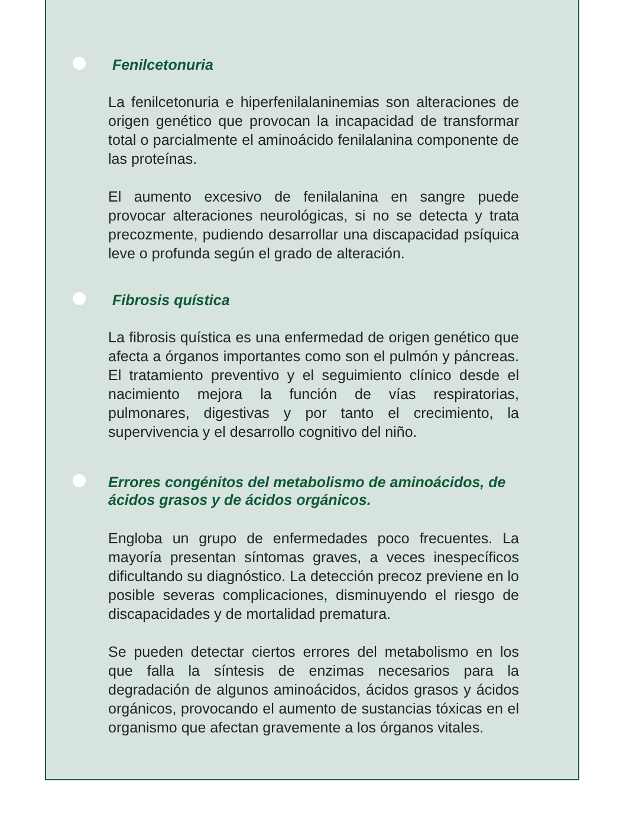Fenilcetonuria
La fenilcetonuria e hiperfenilalaninemias son alteraciones de origen genético que provocan la incapacidad de transformar total o parcialmente el aminoácido fenilalanina componente de las proteínas.
El aumento excesivo de fenilalanina en sangre puede provocar alteraciones neurológicas, si no se detecta y trata precozmente, pudiendo desarrollar una discapacidad psíquica leve o profunda según el grado de alteración.
Fibrosis quística
La fibrosis quística es una enfermedad de origen genético que afecta a órganos importantes como son el pulmón y páncreas. El tratamiento preventivo y el seguimiento clínico desde el nacimiento mejora la función de vías respiratorias, pulmonares, digestivas y por tanto el crecimiento, la supervivencia y el desarrollo cognitivo del niño.
Errores congénitos del metabolismo de aminoácidos, de ácidos grasos y de ácidos orgánicos.
Engloba un grupo de enfermedades poco frecuentes. La mayoría presentan síntomas graves, a veces inespecíficos dificultando su diagnóstico. La detección precoz previene en lo posible severas complicaciones, disminuyendo el riesgo de discapacidades y de mortalidad prematura.
Se pueden detectar ciertos errores del metabolismo en los que falla la síntesis de enzimas necesarios para la degradación de algunos aminoácidos, ácidos grasos y ácidos orgánicos, provocando el aumento de sustancias tóxicas en el organismo que afectan gravemente a los órganos vitales.